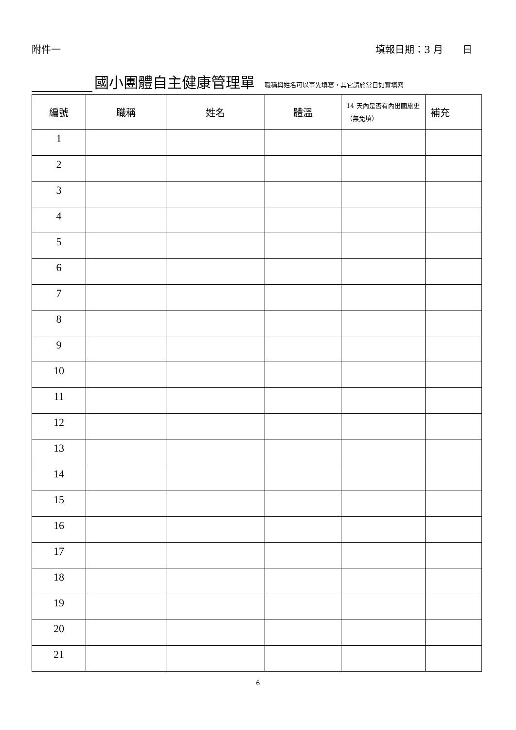附件一 填報日期：3 月　　日
國小團體自主健康管理單 職稱與姓名可以事先填寫，其它請於當日如實填寫
| 編號 | 職稱 | 姓名 | 體溫 | 14 天內是否有內出國旅史（無免填） | 補充 |
| --- | --- | --- | --- | --- | --- |
| 1 | | | | | |
| 2 | | | | | |
| 3 | | | | | |
| 4 | | | | | |
| 5 | | | | | |
| 6 | | | | | |
| 7 | | | | | |
| 8 | | | | | |
| 9 | | | | | |
| 10 | | | | | |
| 11 | | | | | |
| 12 | | | | | |
| 13 | | | | | |
| 14 | | | | | |
| 15 | | | | | |
| 16 | | | | | |
| 17 | | | | | |
| 18 | | | | | |
| 19 | | | | | |
| 20 | | | | | |
| 21 | | | | | |
6